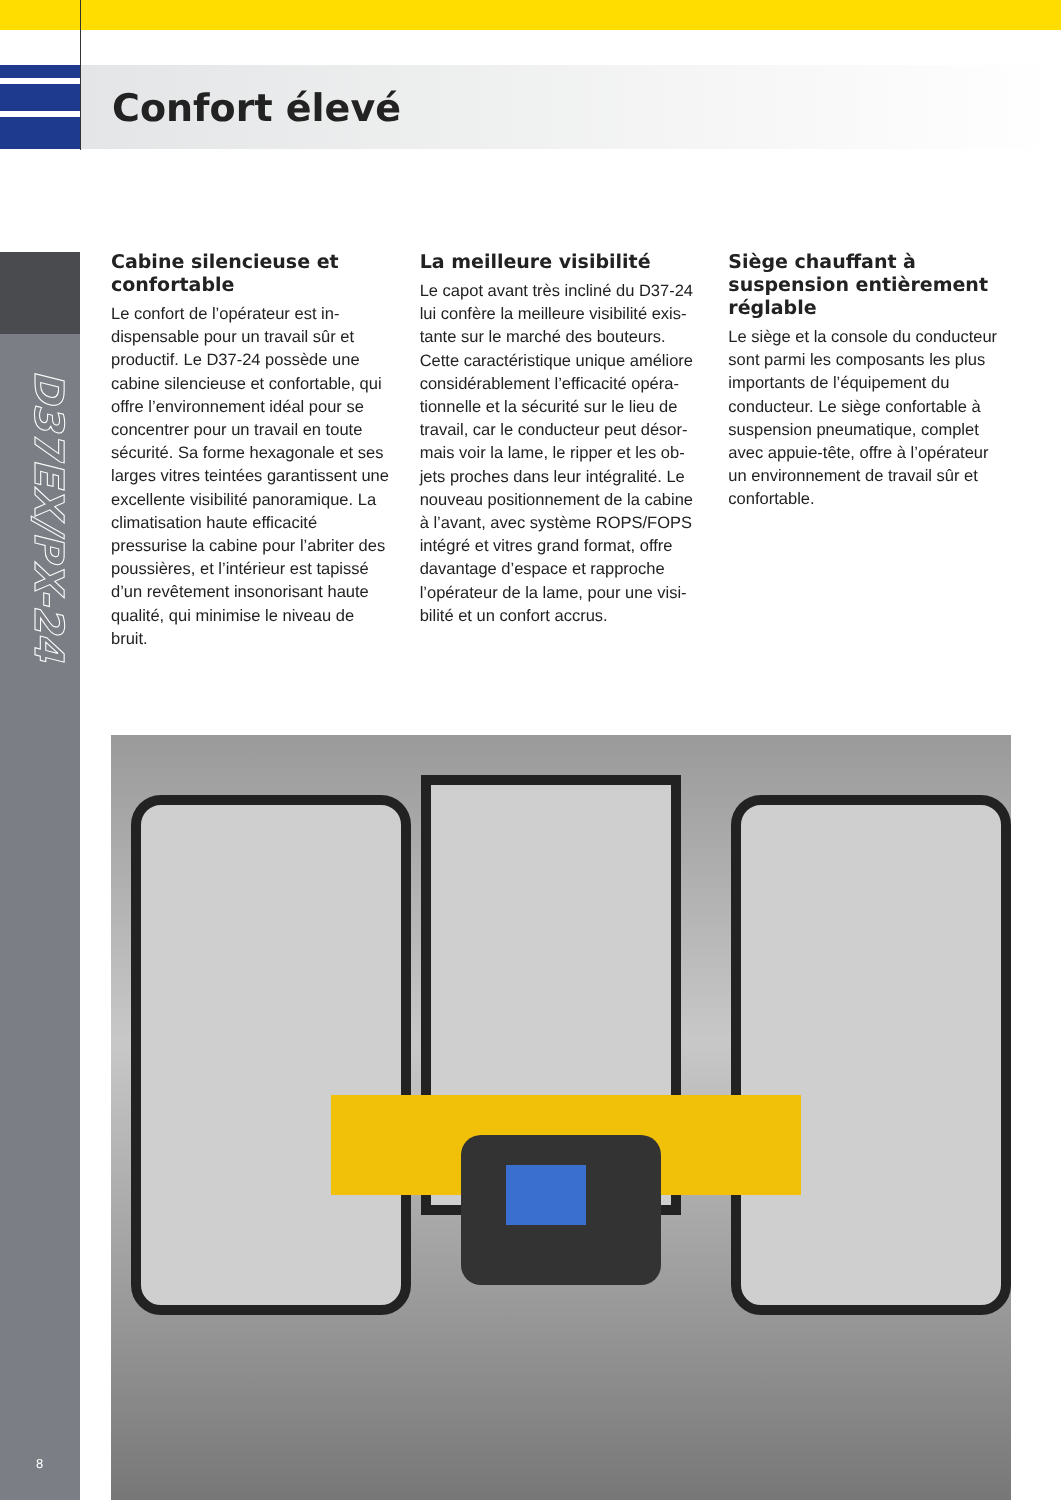Confort élevé
D37EX/PX-24
8
Cabine silencieuse et confortable
Le confort de l’opérateur est in­dispensable pour un travail sûr et productif. Le D37-24 possède une cabine silencieuse et confortable, qui offre l’environnement idéal pour se concentrer pour un travail en toute sécurité. Sa forme hexagonale et ses larges vitres teintées garantissent une excellente visibilité panoramique. La climatisation haute efficacité pressurise la cabine pour l’abriter des poussières, et l’intérieur est tapissé d’un revêtement insonorisant haute qualité, qui minimise le niveau de bruit.
La meilleure visibilité
Le capot avant très incliné du D37-24 lui confère la meilleure visibilité exis­tante sur le marché des bouteurs. Cette caractéristique unique améliore considérablement l’efficacité opéra­tionnelle et la sécurité sur le lieu de travail, car le conducteur peut désor­mais voir la lame, le ripper et les ob­jets proches dans leur intégralité. Le nouveau positionnement de la cabine à l’avant, avec système ROPS/FOPS intégré et vitres grand format, offre davantage d’espace et rapproche l’opérateur de la lame, pour une visi­bilité et un confort accrus.
Siège chauffant à suspension entièrement réglable
Le siège et la console du conduc­teur sont parmi les composants les plus importants de l’équipement du conducteur. Le siège confortable à suspension pneumatique, complet avec appuie-tête, offre à l’opérateur un environnement de travail sûr et confortable.